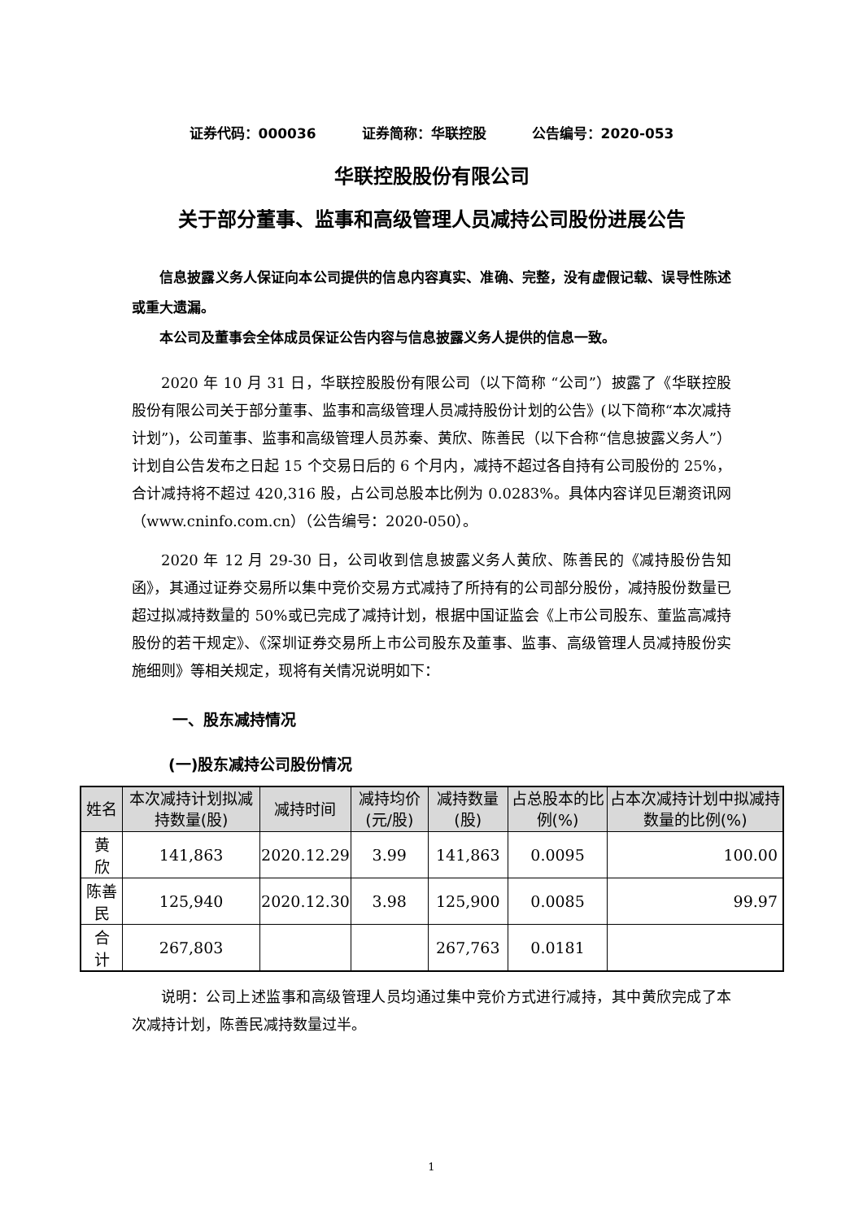证券代码：000036 证券简称：华联控股 公告编号：2020-053
华联控股股份有限公司
关于部分董事、监事和高级管理人员减持公司股份进展公告
信息披露义务人保证向本公司提供的信息内容真实、准确、完整，没有虚假记载、误导性陈述或重大遗漏。
本公司及董事会全体成员保证公告内容与信息披露义务人提供的信息一致。
2020 年 10 月 31 日，华联控股股份有限公司（以下简称 “公司”）披露了《华联控股股份有限公司关于部分董事、监事和高级管理人员减持股份计划的公告》(以下简称“本次减持计划”)，公司董事、监事和高级管理人员苏秦、黄欣、陈善民（以下合称“信息披露义务人”）计划自公告发布之日起 15 个交易日后的 6 个月内，减持不超过各自持有公司股份的 25%，合计减持将不超过 420,316 股，占公司总股本比例为 0.0283%。具体内容详见巨潮资讯网（www.cninfo.com.cn）（公告编号：2020-050）。
2020 年 12 月 29-30 日，公司收到信息披露义务人黄欣、陈善民的《减持股份告知函》，其通过证券交易所以集中竞价交易方式减持了所持有的公司部分股份，减持股份数量已超过拟减持数量的 50%或已完成了减持计划，根据中国证监会《上市公司股东、董监高减持股份的若干规定》、《深圳证券交易所上市公司股东及董事、监事、高级管理人员减持股份实施细则》等相关规定，现将有关情况说明如下：
一、股东减持情况
(一)股东减持公司股份情况
| 姓名 | 本次减持计划拟减持数量(股) | 减持时间 | 减持均价(元/股) | 减持数量(股) | 占总股本的比例(%) | 占本次减持计划中拟减持数量的比例(%) |
| --- | --- | --- | --- | --- | --- | --- |
| 黄 欣 | 141,863 | 2020.12.29 | 3.99 | 141,863 | 0.0095 | 100.00 |
| 陈善民 | 125,940 | 2020.12.30 | 3.98 | 125,900 | 0.0085 | 99.97 |
| 合 计 | 267,803 | | | 267,763 | 0.0181 | |
说明：公司上述监事和高级管理人员均通过集中竞价方式进行减持，其中黄欣完成了本次减持计划，陈善民减持数量过半。
1